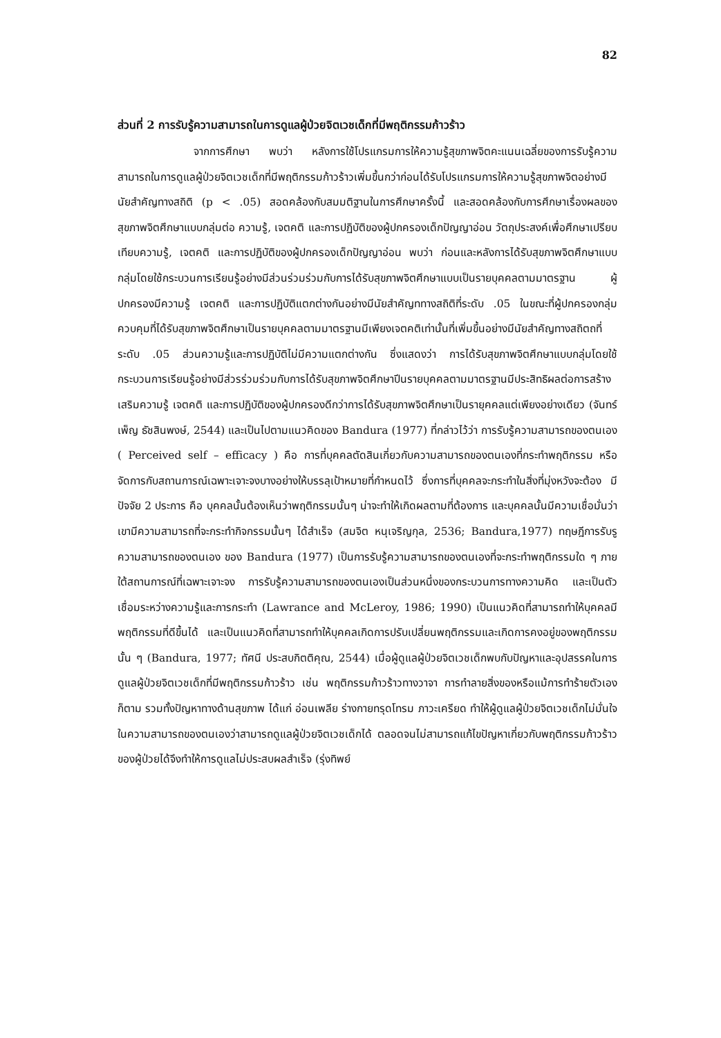82
ส่วนที่ 2 การรับรู้ความสามารถในการดูแลผู้ป่วยจิตเวชเด็กที่มีพฤติกรรมก้าวร้าว
จากการศึกษา พบว่า หลังการใช้โปรแกรมการให้ความรู้สุขภาพจิตคะแนนเฉลี่ยของการรับรู้ความสามารถในการดูแลผู้ป่วยจิตเวชเด็กที่มีพฤติกรรมก้าวร้าวเพิ่มขึ้นกว่าก่อนได้รับโปรแกรมการให้ความรู้สุขภาพจิตอย่างมีนัยสำคัญทางสถิติ (p < .05) สอดคล้องกับสมมติฐานในการศึกษาครั้งนี้ และสอดคล้องกับการศึกษาเรื่องผลของสุขภาพจิตศึกษาแบบกลุ่มต่อ ความรู้, เจตคติ และการปฏิบัติของผู้ปกครองเด็กปัญญาอ่อน วัตถุประสงค์เพื่อศึกษาเปรียบเทียบความรู้, เจตคติ และการปฏิบัติของผู้ปกครองเด็กปัญญาอ่อน พบว่า ก่อนและหลังการได้รับสุขภาพจิตศึกษาแบบกลุ่มโดยใช้กระบวนการเรียนรู้อย่างมีส่วนร่วมร่วมกับการได้รับสุขภาพจิตศึกษาแบบเป็นรายบุคคลตามมาตรฐาน ผู้ปกครองมีความรู้ เจตคติ และการปฏิบัติแตกต่างกันอย่างมีนัยสำคัญททางสถิติที่ระดับ .05 ในขณะที่ผู้ปกครองกลุ่มควบคุมที่ได้รับสุขภาพจิตศึกษาเป็นรายบุคคลตามมาตรฐานมีเพียงเจตคติเท่านั้นที่เพิ่มขึ้นอย่างมีนัยสำคัญทางสถิตถที่ระดับ .05 ส่วนความรู้และการปฏิบัติไม่มีความแตกต่างกัน ซึ่งแสดงว่า การได้รับสุขภาพจิตศึกษาแบบกลุ่มโดยใช้กระบวนการเรียนรู้อย่างมีส่วรร่วมร่วมกับการได้รับสุขภาพจิตศึกษาปีนรายบุคคลตามมาตรฐานมีประสิทธิผลต่อการสร้างเสริมความรู้ เจตคติ และการปฏิบัติของผู้ปกครองดีกว่าการได้รับสุขภาพจิตศึกษาเป็นรายุคคลแต่เพียงอย่างเดียว (จันทร์เพ็ญ ธัชสินพงษ์, 2544) และเป็นไปตามแนวคิดของ Bandura (1977) ที่กล่าวไว้ว่า การรับรู้ความสามารถของตนเอง ( Perceived self – efficacy ) คือ การที่บุคคลตัดสินเกี่ยวกับความสามารถของตนเองที่กระทำพฤติกรรม หรือจัดการกับสถานการณ์เฉพาะเจาะจงบางอย่างให้บรรลุเป้าหมายที่กำหนดไว้ ซึ่งการที่บุคคลจะกระทำในสิ่งที่มุ่งหวังจะต้อง มีปัจจัย 2 ประการ คือ บุคคลนั้นต้องเห็นว่าพฤติกรรมนั้นๆ น่าจะทำให้เกิดผลตามที่ต้องการ และบุคคลนั้นมีความเชื่อมั่นว่าเขามีความสามารถที่จะกระทำกิจกรรมนั้นๆ ได้สำเร็จ (สมจิต หนุเจริญกุล, 2536; Bandura,1977) ทฤษฎีการรับรูความสามารถของตนเอง ของ Bandura (1977) เป็นการรับรู้ความสามารถของตนเองที่จะกระทำพฤติกรรมใด ๆ ภายใต้สถานการณ์ที่เฉพาะเจาะจง การรับรู้ความสามารถของตนเองเป็นส่วนหนึ่งของกระบวนการทางความคิด และเป็นตัวเชื่อมระหว่างความรู้และการกระทำ (Lawrance and McLeroy, 1986; 1990) เป็นแนวคิดที่สามารถทำให้บุคคลมีพฤติกรรมที่ดีขึ้นได้ และเป็นแนวคิดที่สามารถทำให้บุคคลเกิดการปรับเปลี่ยนพฤติกรรมและเกิดการคงอยู่ของพฤติกรรมนั้น ๆ (Bandura, 1977; ทัศนี ประสบกิตติคุณ, 2544) เมื่อผู้ดูแลผู้ป่วยจิตเวชเด็กพบกับปัญหาและอุปสรรคในการดูแลผู้ป่วยจิตเวชเด็กที่มีพฤติกรรมก้าวร้าว เช่น พฤติกรรมก้าวร้าวทางวาจา การทำลายสิ่งของหรือแม้การทำร้ายตัวเองก็ตาม รวมทั้งปัญหาทางด้านสุขภาพ ได้แก่ อ่อนเพลีย ร่างกายทรุดโทรม ภาวะเครียด ทำให้ผู้ดูแลผู้ป่วยจิตเวชเด็กไม่มั่นใจในความสามารถของตนเองว่าสามารถดูแลผู้ป่วยจิตเวชเด็กได้ ตลอดจนไม่สามารถแก้ไขปัญหาเกี่ยวกับพฤติกรรมก้าวร้าวของผู้ป่วยได้จึงทำให้การดูแลไม่ประสบผลสำเร็จ (รุ่งทิพย์